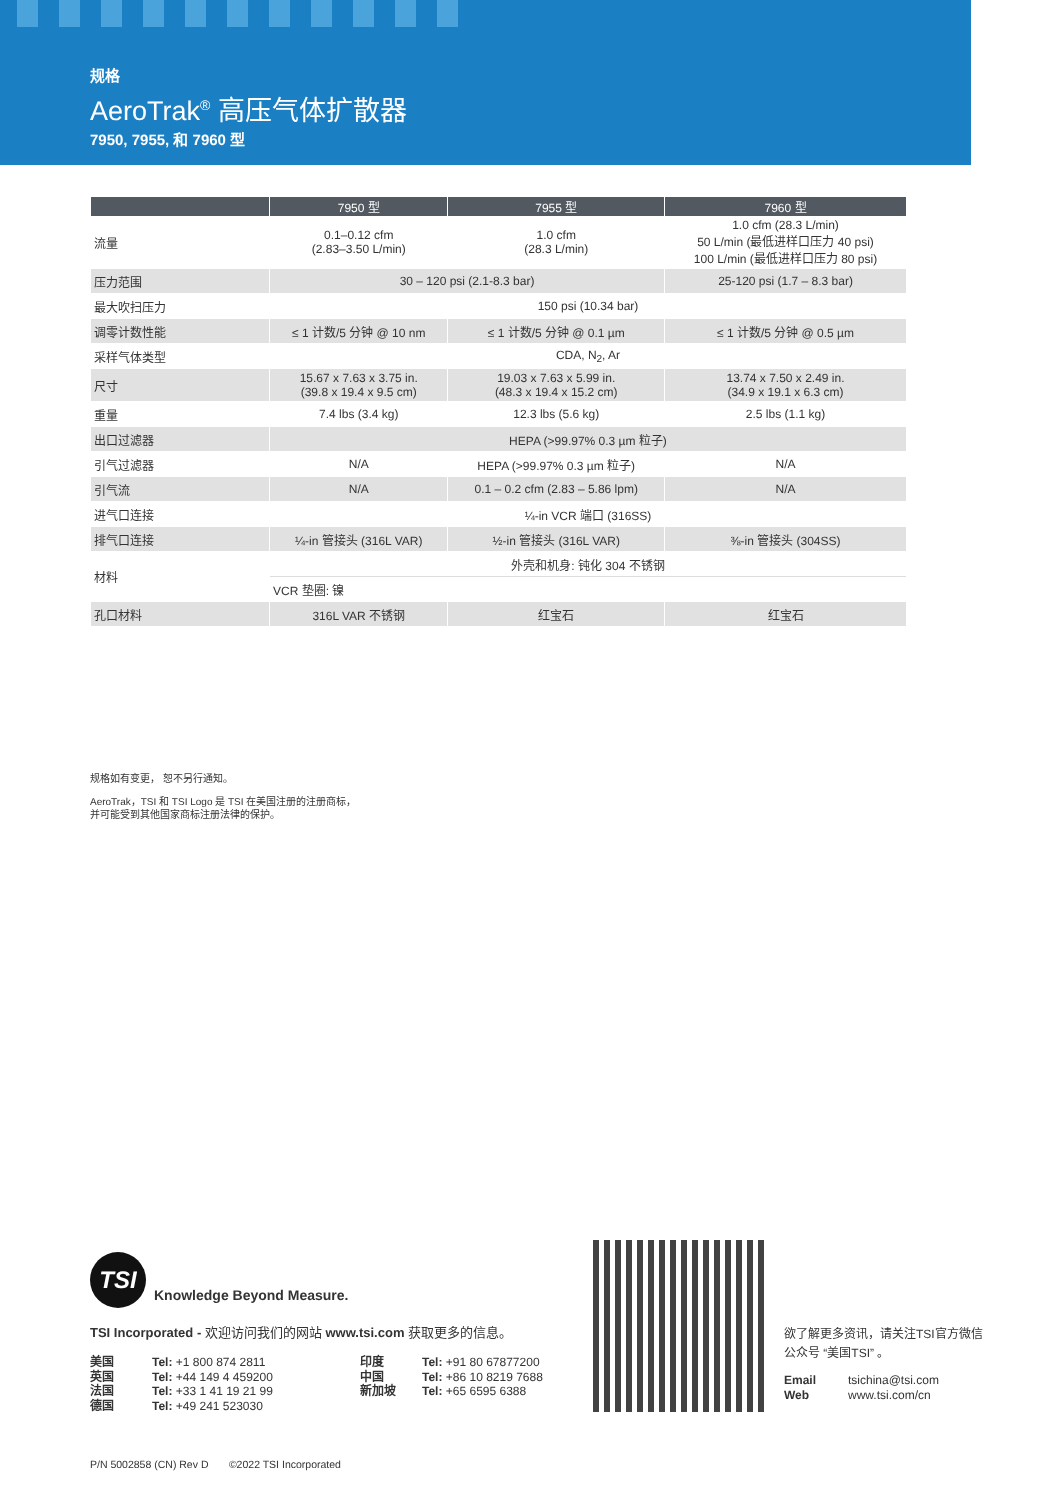规格
AeroTrak<sup>®</sup> 高压气体扩散器
7950, 7955, 和 7960 型
| | 7950 型 | 7955 型 | 7960 型 |
| --- | --- | --- | --- |
| 流量 | 0.1–0.12 cfm (2.83–3.50 L/min) | 1.0 cfm (28.3 L/min) | 1.0 cfm (28.3 L/min) 50 L/min (最低进样口压力 40 psi) 100 L/min (最低进样口压力 80 psi) |
| 压力范围 | 30 – 120 psi (2.1-8.3 bar) | | 25-120 psi (1.7 – 8.3 bar) |
| 最大吹扫压力 | 150 psi (10.34 bar) | | |
| 调零计数性能 | ≤ 1 计数/5 分钟 @ 10 nm | ≤ 1 计数/5 分钟 @ 0.1 µm | ≤ 1 计数/5 分钟 @ 0.5 µm |
| 采样气体类型 | CDA, N<sub>2</sub>, Ar | | |
| 尺寸 | 15.67 x 7.63 x 3.75 in. (39.8 x 19.4 x 9.5 cm) | 19.03 x 7.63 x 5.99 in. (48.3 x 19.4 x 15.2 cm) | 13.74 x 7.50 x 2.49 in. (34.9 x 19.1 x 6.3 cm) |
| 重量 | 7.4 lbs (3.4 kg) | 12.3 lbs (5.6 kg) | 2.5 lbs (1.1 kg) |
| 出口过滤器 | HEPA (>99.97% 0.3 µm 粒子) | | |
| 引气过滤器 | N/A | HEPA (>99.97% 0.3 µm 粒子) | N/A |
| 引气流 | N/A | 0.1 – 0.2 cfm (2.83 – 5.86 lpm) | N/A |
| 进气口连接 | ¼-in VCR 端口 (316SS) | | |
| 排气口连接 | ¼-in 管接头 (316L VAR) | ½-in 管接头 (316L VAR) | ⅜-in 管接头 (304SS) |
| 材料 | 外壳和机身: 钝化 304 不锈钢 | | |
| | VCR 垫圈: 镍 | | |
| 孔口材料 | 316L VAR 不锈钢 | 红宝石 | 红宝石 |
规格如有变更， 恕不另行通知。
AeroTrak，TSI 和 TSI Logo 是 TSI 在美国注册的注册商标，
并可能受到其他国家商标注册法律的保护。
TSI
Knowledge Beyond Measure.
TSI Incorporated - 欢迎访问我们的网站 www.tsi.com 获取更多的信息。
美国
英国
法国
德国
Tel: +1 800 874 2811
Tel: +44 149 4 459200
Tel: +33 1 41 19 21 99
Tel: +49 241 523030
印度
中国
新加坡
Tel: +91 80 67877200
Tel: +86 10 8219 7688
Tel: +65 6595 6388
欲了解更多资讯，请关注TSI官方微信公众号 “美国TSI” 。
Email tsichina@tsi.com Web www.tsi.com/cn
P/N 5002858 (CN) Rev D ©2022 TSI Incorporated